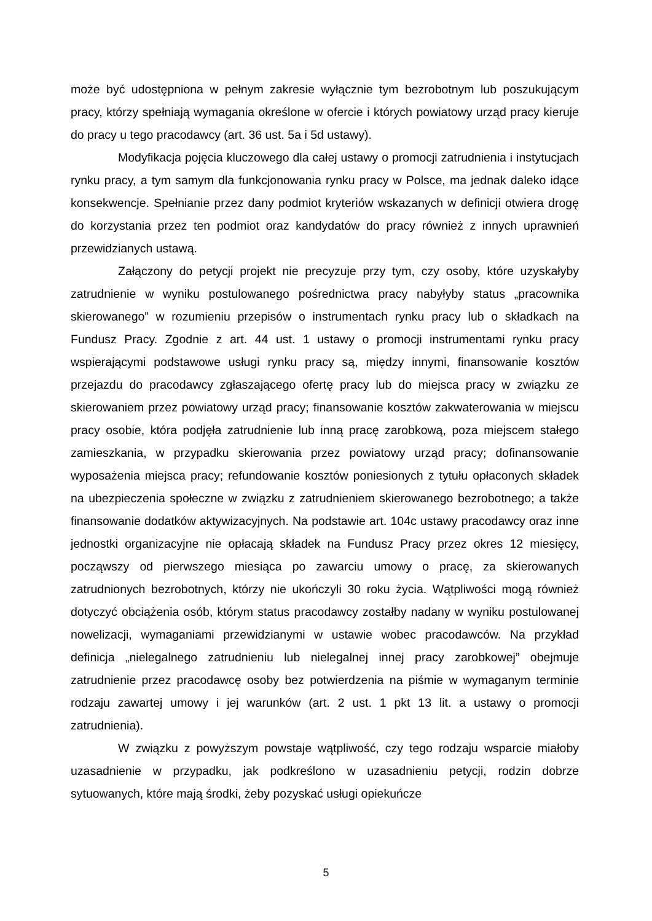może być udostępniona w pełnym zakresie wyłącznie tym bezrobotnym lub poszukującym pracy, którzy spełniają wymagania określone w ofercie i których powiatowy urząd pracy kieruje do pracy u tego pracodawcy (art. 36 ust. 5a i 5d ustawy).
Modyfikacja pojęcia kluczowego dla całej ustawy o promocji zatrudnienia i instytucjach rynku pracy, a tym samym dla funkcjonowania rynku pracy w Polsce, ma jednak daleko idące konsekwencje. Spełnianie przez dany podmiot kryteriów wskazanych w definicji otwiera drogę do korzystania przez ten podmiot oraz kandydatów do pracy również z innych uprawnień przewidzianych ustawą.
Załączony do petycji projekt nie precyzuje przy tym, czy osoby, które uzyskałyby zatrudnienie w wyniku postulowanego pośrednictwa pracy nabyłyby status „pracownika skierowanego” w rozumieniu przepisów o instrumentach rynku pracy lub o składkach na Fundusz Pracy. Zgodnie z art. 44 ust. 1 ustawy o promocji instrumentami rynku pracy wspierającymi podstawowe usługi rynku pracy są, między innymi, finansowanie kosztów przejazdu do pracodawcy zgłaszającego ofertę pracy lub do miejsca pracy w związku ze skierowaniem przez powiatowy urząd pracy; finansowanie kosztów zakwaterowania w miejscu pracy osobie, która podjęła zatrudnienie lub inną pracę zarobkową, poza miejscem stałego zamieszkania, w przypadku skierowania przez powiatowy urząd pracy; dofinansowanie wyposażenia miejsca pracy; refundowanie kosztów poniesionych z tytułu opłaconych składek na ubezpieczenia społeczne w związku z zatrudnieniem skierowanego bezrobotnego; a także finansowanie dodatków aktywizacyjnych. Na podstawie art. 104c ustawy pracodawcy oraz inne jednostki organizacyjne nie opłacają składek na Fundusz Pracy przez okres 12 miesięcy, począwszy od pierwszego miesiąca po zawarciu umowy o pracę, za skierowanych zatrudnionych bezrobotnych, którzy nie ukończyli 30 roku życia. Wątpliwości mogą również dotyczyć obciążenia osób, którym status pracodawcy zostałby nadany w wyniku postulowanej nowelizacji, wymaganiami przewidzianymi w ustawie wobec pracodawców. Na przykład definicja „nielegalnego zatrudnieniu lub nielegalnej innej pracy zarobkowej” obejmuje zatrudnienie przez pracodawcę osoby bez potwierdzenia na piśmie w wymaganym terminie rodzaju zawartej umowy i jej warunków (art. 2 ust. 1 pkt 13 lit. a ustawy o promocji zatrudnienia).
W związku z powyższym powstaje wątpliwość, czy tego rodzaju wsparcie miałoby uzasadnienie w przypadku, jak podkreślono w uzasadnieniu petycji, rodzin dobrze sytuowanych, które mają środki, żeby pozyskać usługi opiekuńcze
5